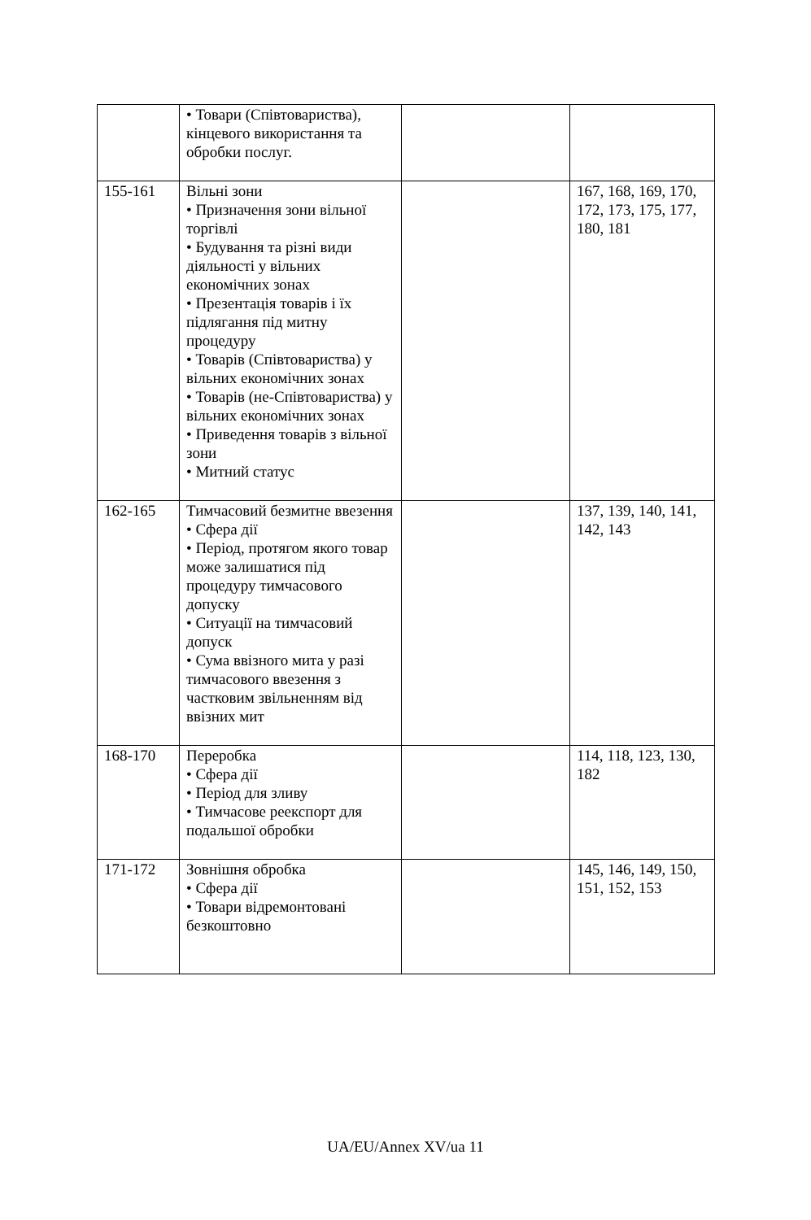| | • Товари (Співтовариства), кінцевого використання та обробки послуг. | | |
| 155-161 | Вільні зони • Призначення зони вільної торгівлі • Будування та різні види діяльності у вільних економічних зонах • Презентація товарів і їх підлягання під митну процедуру • Товарів (Співтовариства) у вільних економічних зонах • Товарів (не-Співтовариства) у вільних економічних зонах • Приведення товарів з вільної зони • Митний статус | | 167, 168, 169, 170, 172, 173, 175, 177, 180, 181 |
| 162-165 | Тимчасовий безмитне ввезення • Сфера дії • Період, протягом якого товар може залишатися під процедуру тимчасового допуску • Ситуації на тимчасовий допуск • Сума ввізного мита у разі тимчасового ввезення з частковим звільненням від ввізних мит | | 137, 139, 140, 141, 142, 143 |
| 168-170 | Переробка • Сфера дії • Період для зливу • Тимчасове реекспорт для подальшої обробки | | 114, 118, 123, 130, 182 |
| 171-172 | Зовнішня обробка • Сфера дії • Товари відремонтовані безкоштовно | | 145, 146, 149, 150, 151, 152, 153 |
UA/EU/Annex XV/ua 11